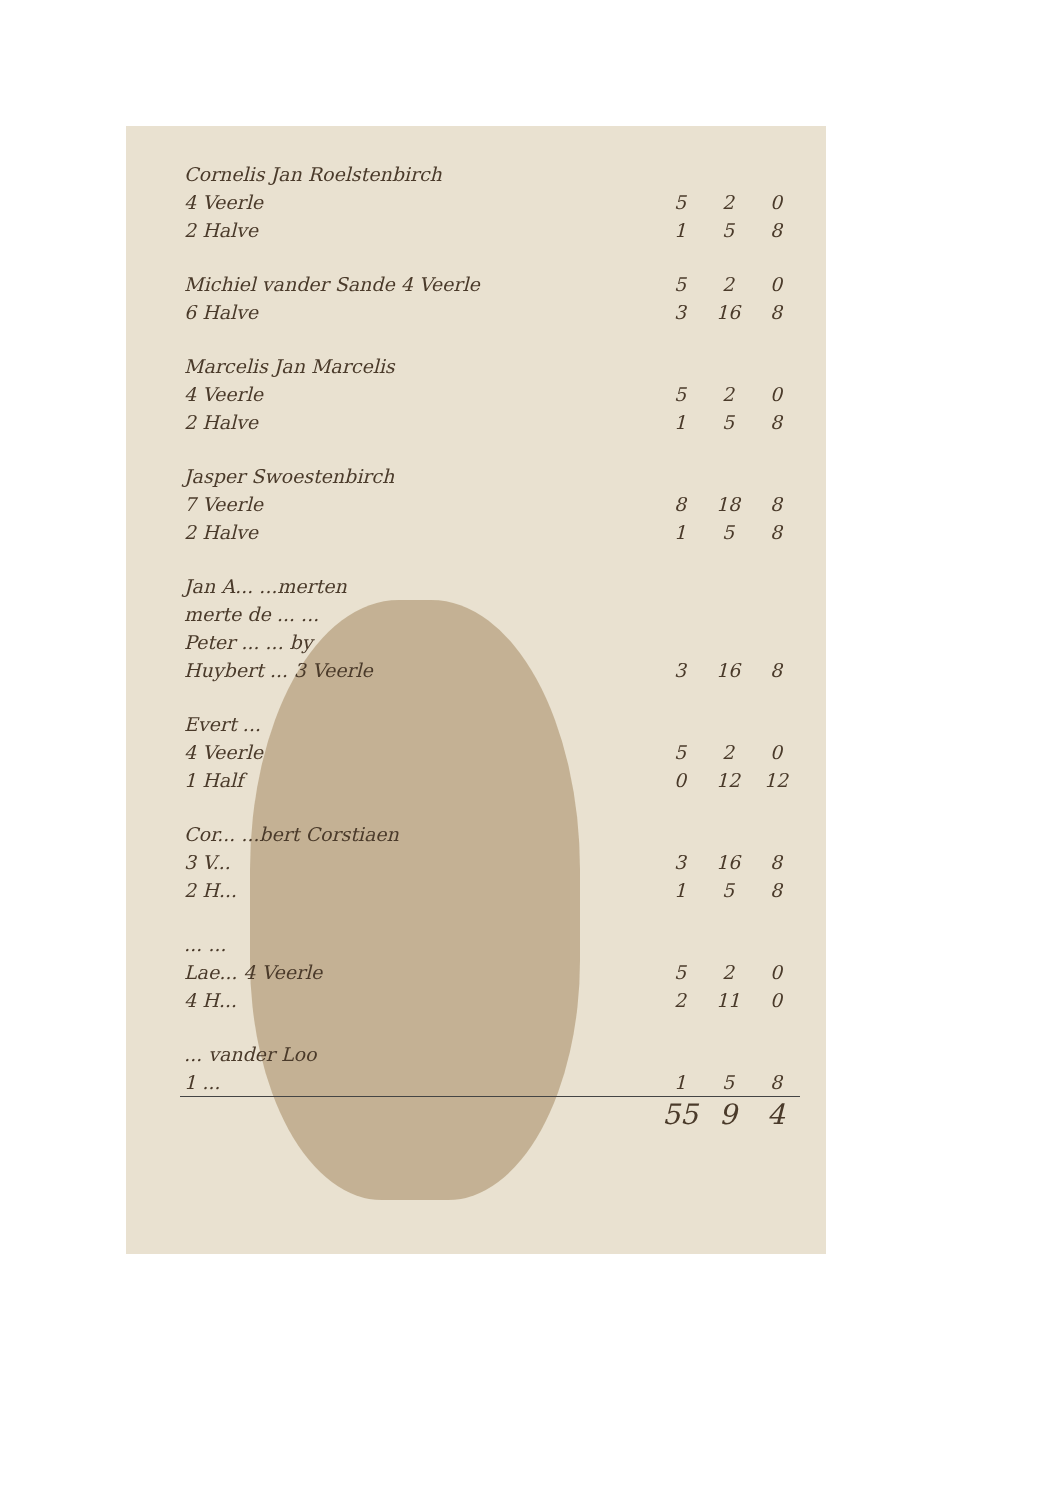| Cornelis Jan Roelstenbirch | | | |
| 4 Veerle | 5 | 2 | 0 |
| 2 Halve | 1 | 5 | 8 |
| Michiel vander Sande 4 Veerle | 5 | 2 | 0 |
| 6 Halve | 3 | 16 | 8 |
| Marcelis Jan Marcelis | | | |
| 4 Veerle | 5 | 2 | 0 |
| 2 Halve | 1 | 5 | 8 |
| Jasper Swoestenbirch | | | |
| 7 Veerle | 8 | 18 | 8 |
| 2 Halve | 1 | 5 | 8 |
| Jan A... ...merten | | | |
| merte de ... ... | | | |
| Peter ... ... by | | | |
| Huybert ... 3 Veerle | 3 | 16 | 8 |
| Evert ... | | | |
| 4 Veerle | 5 | 2 | 0 |
| 1 Half | 0 | 12 | 12 |
| Cor... ...bert Corstiaen | | | |
| 3 V... | 3 | 16 | 8 |
| 2 H... | 1 | 5 | 8 |
| ... ... | | | |
| Lae... 4 Veerle | 5 | 2 | 0 |
| 4 H... | 2 | 11 | 0 |
| ... vander Loo | | | |
| 1 ... | 1 | 5 | 8 |
| | 55 | 9 | 4 |